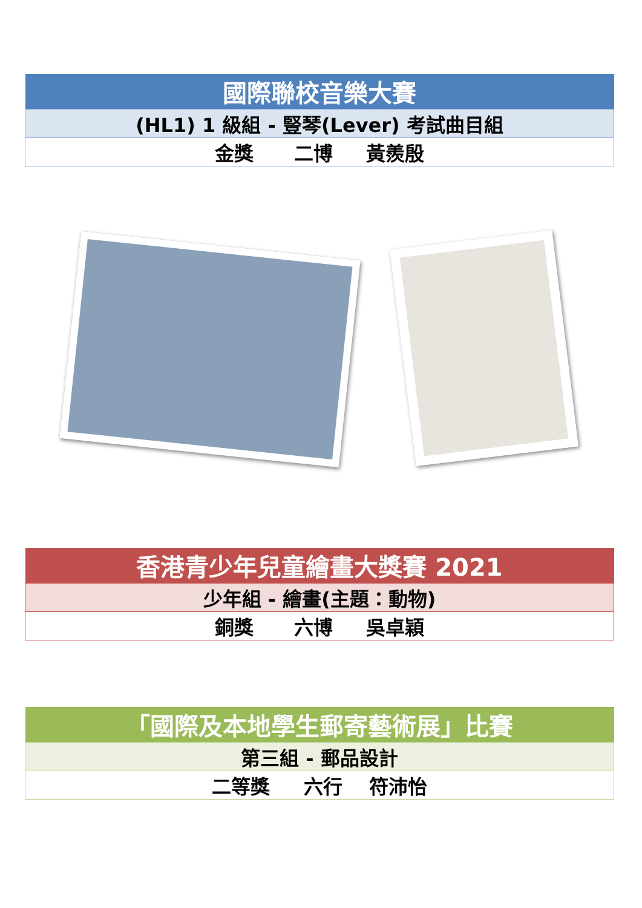| 國際聯校音樂大賽 |
| --- |
| (HL1) 1 級組 - 豎琴(Lever) 考試曲目組 |
| 金獎 二博 黃羨殷 |
| 香港青少年兒童繪畫大獎賽 2021 |
| --- |
| 少年組 - 繪畫(主題：動物) |
| 銅獎 六博 吳卓穎 |
| 「國際及本地學生郵寄藝術展」比賽 |
| --- |
| 第三組 - 郵品設計 |
| 二等獎 六行 符沛怡 |